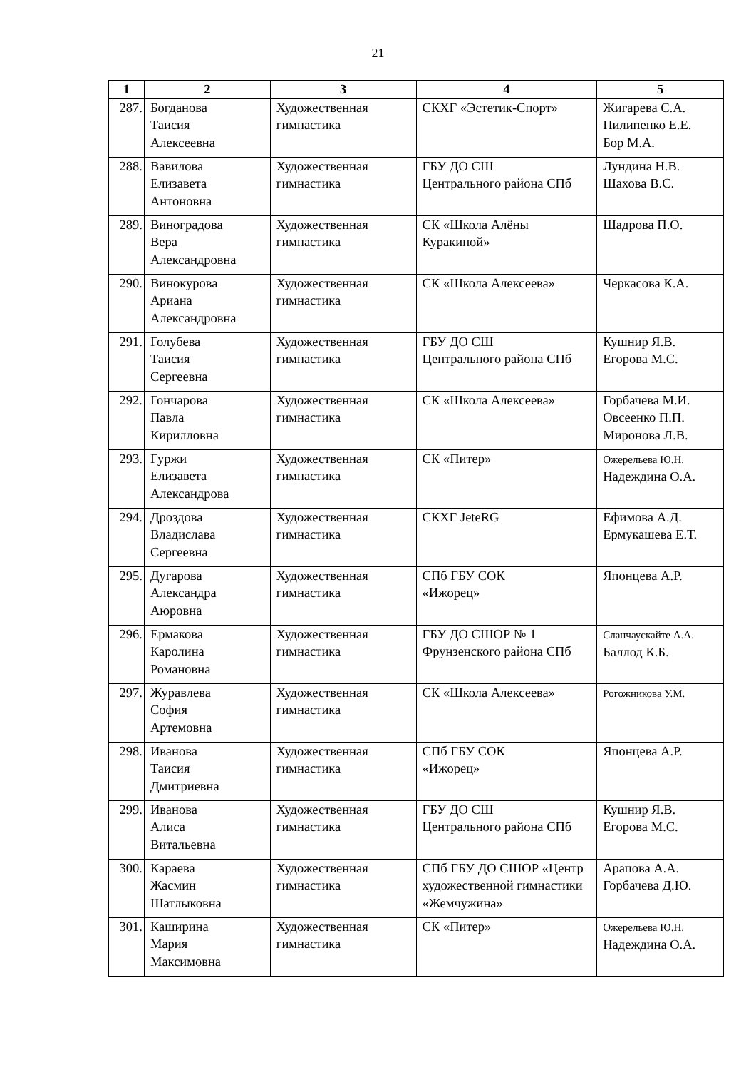21
| 1 | 2 | 3 | 4 | 5 |
| --- | --- | --- | --- | --- |
| 287. | Богданова Таисия Алексеевна | Художественная гимнастика | СКХГ «Эстетик-Спорт» | Жигарева С.А. Пилипенко Е.Е. Бор М.А. |
| 288. | Вавилова Елизавета Антоновна | Художественная гимнастика | ГБУ ДО СШ Центрального района СПб | Лундина Н.В. Шахова В.С. |
| 289. | Виноградова Вера Александровна | Художественная гимнастика | СК «Школа Алёны Куракиной» | Шадрова П.О. |
| 290. | Винокурова Ариана Александровна | Художественная гимнастика | СК «Школа Алексеева» | Черкасова К.А. |
| 291. | Голубева Таисия Сергеевна | Художественная гимнастика | ГБУ ДО СШ Центрального района СПб | Кушнир Я.В. Егорова М.С. |
| 292. | Гончарова Павла Кирилловна | Художественная гимнастика | СК «Школа Алексеева» | Горбачева М.И. Овсеенко П.П. Миронова Л.В. |
| 293. | Гуржи Елизавета Александрова | Художественная гимнастика | СК «Питер» | Ожерельева Ю.Н. Надеждина О.А. |
| 294. | Дроздова Владислава Сергеевна | Художественная гимнастика | СКХГ JeteRG | Ефимова А.Д. Ермукашева Е.Т. |
| 295. | Дугарова Александра Аюровна | Художественная гимнастика | СПб ГБУ СОК «Ижорец» | Японцева А.Р. |
| 296. | Ермакова Каролина Романовна | Художественная гимнастика | ГБУ ДО СШОР № 1 Фрунзенского района СПб | Сланчаускайте А.А. Баллод К.Б. |
| 297. | Журавлева София Артемовна | Художественная гимнастика | СК «Школа Алексеева» | Рогожникова У.М. |
| 298. | Иванова Таисия Дмитриевна | Художественная гимнастика | СПб ГБУ СОК «Ижорец» | Японцева А.Р. |
| 299. | Иванова Алиса Витальевна | Художественная гимнастика | ГБУ ДО СШ Центрального района СПб | Кушнир Я.В. Егорова М.С. |
| 300. | Караева Жасмин Шатлыковна | Художественная гимнастика | СПб ГБУ ДО СШОР «Центр художественной гимнастики «Жемчужина» | Арапова А.А. Горбачева Д.Ю. |
| 301. | Каширина Мария Максимовна | Художественная гимнастика | СК «Питер» | Ожерельева Ю.Н. Надеждина О.А. |